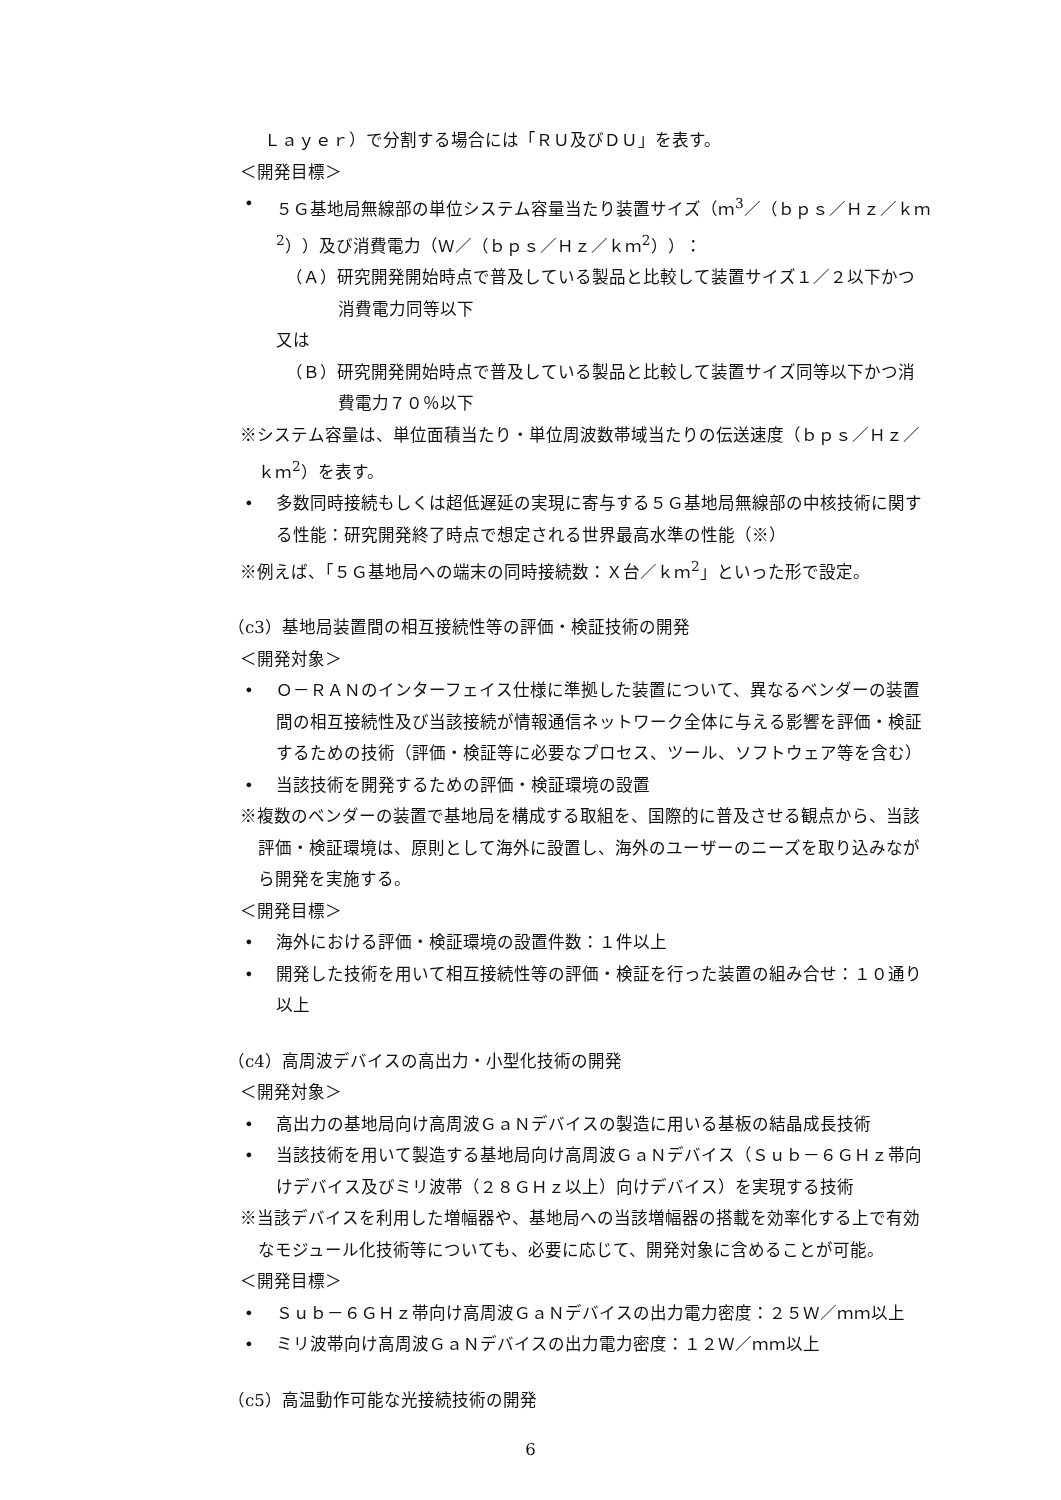Ｌａｙｅｒ）で分割する場合には「ＲＵ及びＤＵ」を表す。
＜開発目標＞
• ５Ｇ基地局無線部の単位システム容量当たり装置サイズ（ｍ<sup>3</sup>／（ｂｐｓ／Ｈｚ／ｋｍ<sup>2</sup>））及び消費電力（Ｗ／（ｂｐｓ／Ｈｚ／ｋｍ<sup>2</sup>））：
（Ａ）研究開発開始時点で普及している製品と比較して装置サイズ１／２以下かつ消費電力同等以下
又は
（Ｂ）研究開発開始時点で普及している製品と比較して装置サイズ同等以下かつ消費電力７０％以下
※システム容量は、単位面積当たり・単位周波数帯域当たりの伝送速度（ｂｐｓ／Ｈｚ／ｋｍ<sup>2</sup>）を表す。
• 多数同時接続もしくは超低遅延の実現に寄与する５Ｇ基地局無線部の中核技術に関する性能：研究開発終了時点で想定される世界最高水準の性能（※）
※例えば、「５Ｇ基地局への端末の同時接続数：Ｘ台／ｋｍ<sup>2</sup>」といった形で設定。
（c3）基地局装置間の相互接続性等の評価・検証技術の開発
＜開発対象＞
• Ｏ－ＲＡＮのインターフェイス仕様に準拠した装置について、異なるベンダーの装置間の相互接続性及び当該接続が情報通信ネットワーク全体に与える影響を評価・検証するための技術（評価・検証等に必要なプロセス、ツール、ソフトウェア等を含む）
• 当該技術を開発するための評価・検証環境の設置
※複数のベンダーの装置で基地局を構成する取組を、国際的に普及させる観点から、当該評価・検証環境は、原則として海外に設置し、海外のユーザーのニーズを取り込みながら開発を実施する。
＜開発目標＞
• 海外における評価・検証環境の設置件数：１件以上
• 開発した技術を用いて相互接続性等の評価・検証を行った装置の組み合せ：１０通り以上
（c4）高周波デバイスの高出力・小型化技術の開発
＜開発対象＞
• 高出力の基地局向け高周波ＧａＮデバイスの製造に用いる基板の結晶成長技術
• 当該技術を用いて製造する基地局向け高周波ＧａＮデバイス（Ｓｕｂ－６ＧＨｚ帯向けデバイス及びミリ波帯（２８ＧＨｚ以上）向けデバイス）を実現する技術
※当該デバイスを利用した増幅器や、基地局への当該増幅器の搭載を効率化する上で有効なモジュール化技術等についても、必要に応じて、開発対象に含めることが可能。
＜開発目標＞
• Ｓｕｂ－６ＧＨｚ帯向け高周波ＧａＮデバイスの出力電力密度：２５Ｗ／ｍｍ以上
• ミリ波帯向け高周波ＧａＮデバイスの出力電力密度：１２Ｗ／ｍｍ以上
（c5）高温動作可能な光接続技術の開発
6